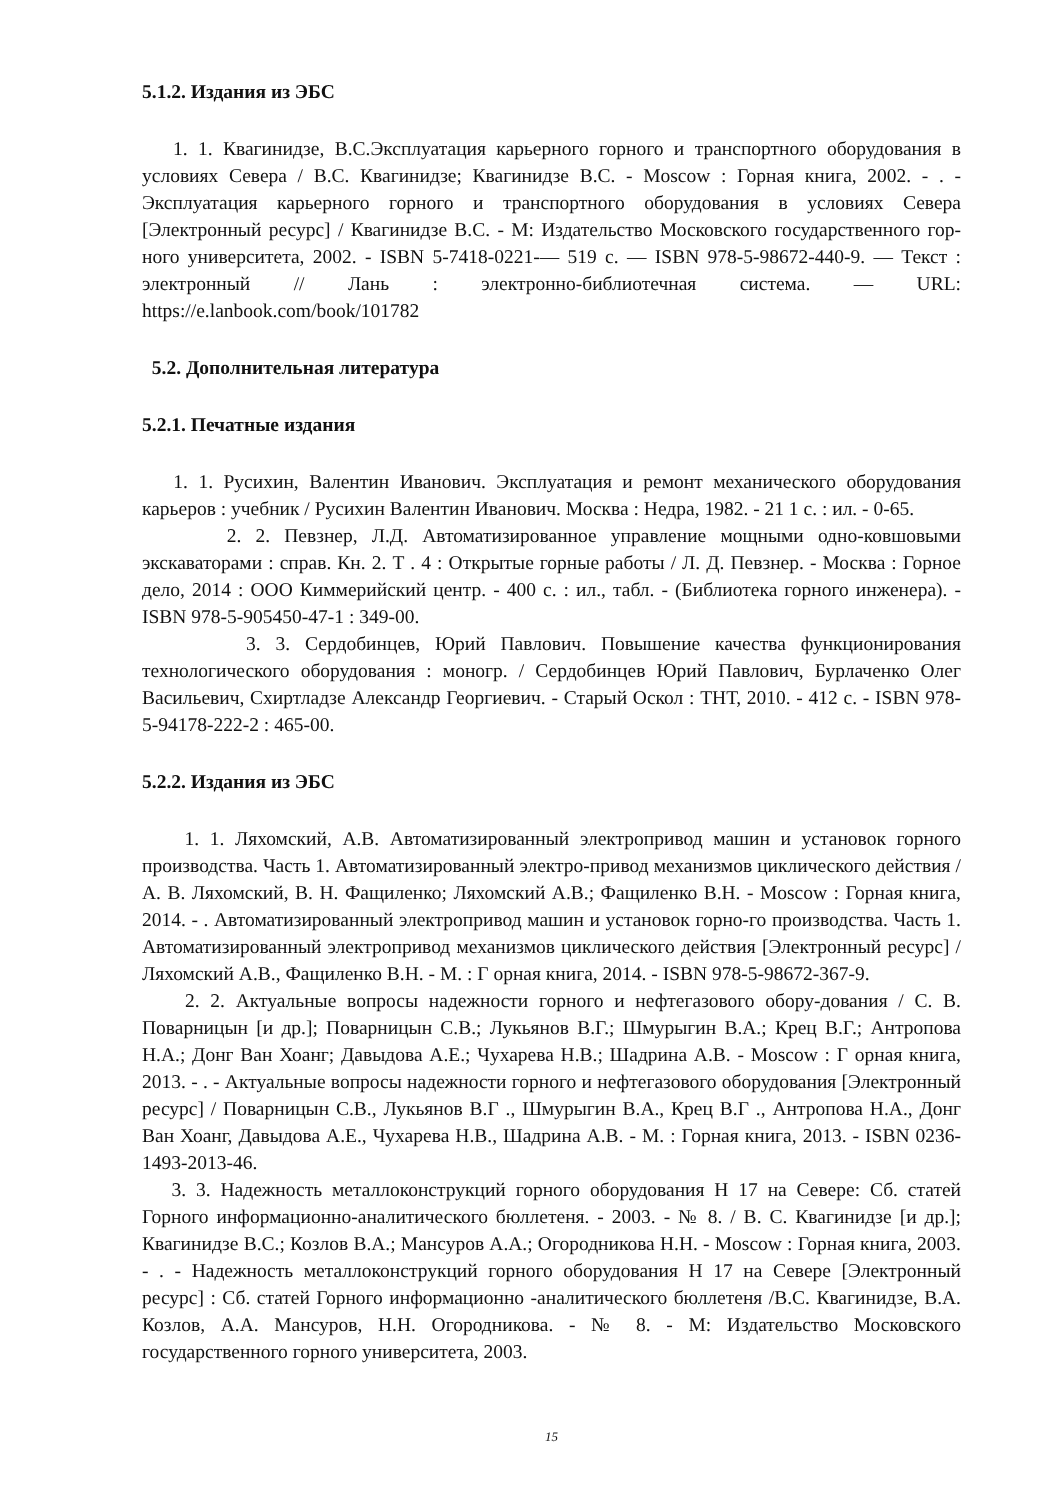5.1.2. Издания из ЭБС
1. 1. Квагинидзе, В.С.Эксплуатация карьерного горного и транспортного оборудования в условиях Севера / В.С. Квагинидзе; Квагинидзе В.С. - Moscow : Горная книга, 2002. - . - Эксплуатация карьерного горного и транспортного оборудования в условиях Севера [Электронный ресурс] / Квагинидзе В.С. - М: Издательство Московского государственного гор-ного университета, 2002. - ISBN 5-7418-0221-— 519 с. — ISBN 978-5-98672-440-9. — Текст : электронный // Лань : электронно-библиотечная система. — URL: https://e.lanbook.com/book/101782
5.2. Дополнительная литература
5.2.1. Печатные издания
1. 1. Русихин, Валентин Иванович. Эксплуатация и ремонт механического оборудования карьеров : учебник / Русихин Валентин Иванович. Москва : Недра, 1982. - 21 1 с. : ил. - 0-65.
2. 2. Певзнер, Л.Д. Автоматизированное управление мощными одно-ковшовыми экскаваторами : справ. Кн. 2. Т . 4 : Открытые горные работы / Л. Д. Певзнер. - Москва : Горное дело, 2014 : ООО Киммерийский центр. - 400 с. : ил., табл. - (Библиотека горного инженера). - ISBN 978-5-905450-47-1 : 349-00.
3. 3. Сердобинцев, Юрий Павлович. Повышение качества функционирования технологического оборудования : моногр. / Сердобинцев Юрий Павлович, Бурлаченко Олег Васильевич, Схиртладзе Александр Георгиевич. - Старый Оскол : ТНТ, 2010. - 412 с. - ISBN 978-5-94178-222-2 : 465-00.
5.2.2. Издания из ЭБС
1. 1. Ляхомский, А.В. Автоматизированный электропривод машин и установок горного производства. Часть 1. Автоматизированный электро-привод механизмов циклического действия / А. В. Ляхомский, В. Н. Фащиленко; Ляхомский А.В.; Фащиленко В.Н. - Moscow : Горная книга, 2014. - . Автоматизированный электропривод машин и установок горно-го производства. Часть 1. Автоматизированный электропривод механизмов циклического действия [Электронный ресурс] / Ляхомский А.В., Фащиленко В.Н. - М. : Г орная книга, 2014. - ISBN 978-5-98672-367-9.
2. 2. Актуальные вопросы надежности горного и нефтегазового обору-дования / С. В. Поварницын [и др.]; Поварницын С.В.; Лукьянов В.Г.; Шмурыгин В.А.; Крец В.Г.; Антропова Н.А.; Донг Ван Хоанг; Давыдова А.Е.; Чухарева Н.В.; Шадрина А.В. - Moscow : Г орная книга, 2013. - . - Актуальные вопросы надежности горного и нефтегазового оборудования [Электронный ресурс] / Поварницын С.В., Лукьянов В.Г ., Шмурыгин В.А., Крец В.Г ., Антропова Н.А., Донг Ван Хоанг, Давыдова А.Е., Чухарева Н.В., Шадрина А.В. - М. : Горная книга, 2013. - ISBN 0236-1493-2013-46.
3. 3. Надежность металлоконструкций горного оборудования Н 17 на Севере: Сб. статей Горного информационно-аналитического бюллетеня. - 2003. - № 8. / В. С. Квагинидзе [и др.]; Квагинидзе В.С.; Козлов В.А.; Мансуров А.А.; Огородникова Н.Н. - Moscow : Горная книга, 2003. - . - Надежность металлоконструкций горного оборудования Н 17 на Севере [Электронный ресурс] : Сб. статей Горного информационно -аналитического бюллетеня /В.С. Квагинидзе, В.А. Козлов, А.А. Мансуров, Н.Н. Огородникова. - № 8. - М: Издательство Московского государственного горного университета, 2003.
15